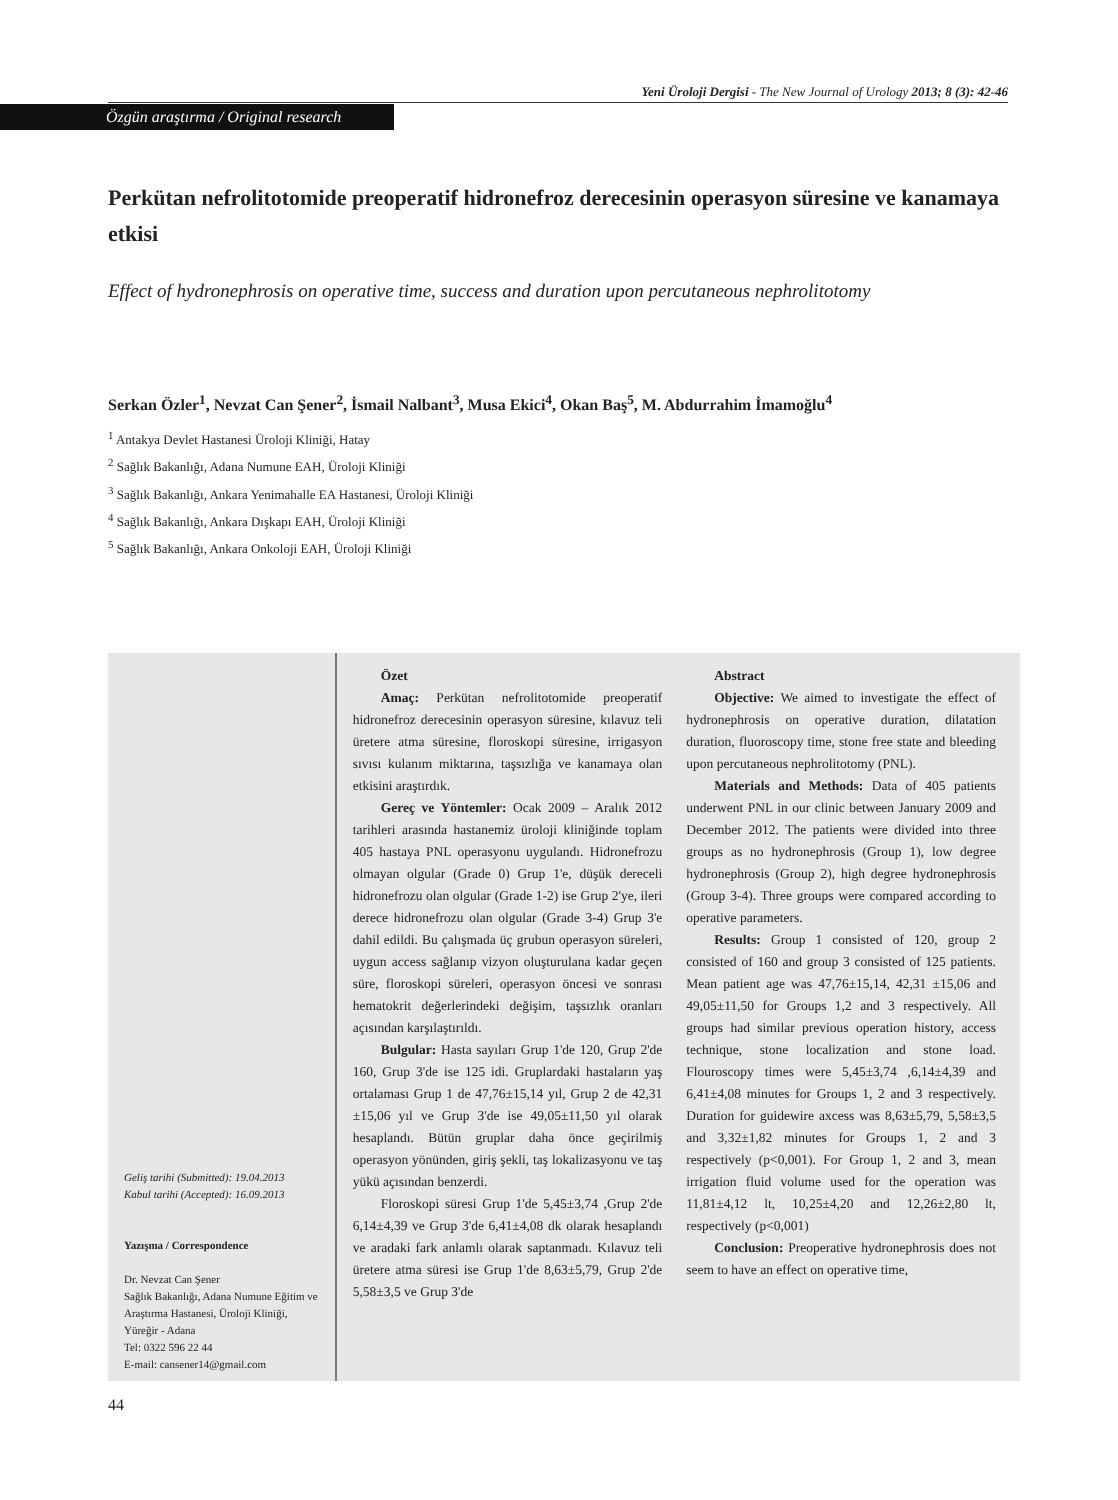Yeni Üroloji Dergisi - The New Journal of Urology 2013; 8 (3): 42-46
Özgün araştırma / Original research
Perkütan nefrolitotomide preoperatif hidronefroz derecesinin operasyon süresine ve kanamaya etkisi
Effect of hydronephrosis on operative time, success and duration upon percutaneous nephrolitotomy
Serkan Özler<sup>1</sup>, Nevzat Can Şener<sup>2</sup>, İsmail Nalbant<sup>3</sup>, Musa Ekici<sup>4</sup>, Okan Baş<sup>5</sup>, M. Abdurrahim İmamoğlu<sup>4</sup>
<sup>1</sup> Antakya Devlet Hastanesi Üroloji Kliniği, Hatay
<sup>2</sup> Sağlık Bakanlığı, Adana Numune EAH, Üroloji Kliniği
<sup>3</sup> Sağlık Bakanlığı, Ankara Yenimahalle EA Hastanesi, Üroloji Kliniği
<sup>4</sup> Sağlık Bakanlığı, Ankara Dışkapı EAH, Üroloji Kliniği
<sup>5</sup> Sağlık Bakanlığı, Ankara Onkoloji EAH, Üroloji Kliniği
Geliş tarihi (Submitted): 19.04.2013
Kabul tarihi (Accepted): 16.09.2013
Yazışma / Correspondence
Dr. Nevzat Can Şener
Sağlık Bakanlığı, Adana Numune Eğitim ve Araştırma Hastanesi, Üroloji Kliniği, Yüreğir - Adana
Tel: 0322 596 22 44
E-mail: cansener14@gmail.com
Özet
Amaç: Perkütan nefrolitotomide preoperatif hidronefroz derecesinin operasyon süresine, kılavuz teli üretere atma süresine, floroskopi süresine, irrigasyon sıvısı kulanım miktarına, taşsızlığa ve kanamaya olan etkisini araştırdık.
Gereç ve Yöntemler: Ocak 2009 – Aralık 2012 tarihleri arasında hastanemiz üroloji kliniğinde toplam 405 hastaya PNL operasyonu uygulandı. Hidronefrozu olmayan olgular (Grade 0) Grup 1'e, düşük dereceli hidronefrozu olan olgular (Grade 1-2) ise Grup 2'ye, ileri derece hidronefrozu olan olgular (Grade 3-4) Grup 3'e dahil edildi. Bu çalışmada üç grubun operasyon süreleri, uygun access sağlanıp vizyon oluşturulana kadar geçen süre, floroskopi süreleri, operasyon öncesi ve sonrası hematokrit değerlerindeki değişim, taşsızlık oranları açısından karşılaştırıldı.
Bulgular: Hasta sayıları Grup 1'de 120, Grup 2'de 160, Grup 3'de ise 125 idi. Gruplardaki hastaların yaş ortalaması Grup 1 de 47,76±15,14 yıl, Grup 2 de 42,31 ±15,06 yıl ve Grup 3'de ise 49,05±11,50 yıl olarak hesaplandı. Bütün gruplar daha önce geçirilmiş operasyon yönünden, giriş şekli, taş lokalizasyonu ve taş yükü açısından benzerdi.
Floroskopi süresi Grup 1'de 5,45±3,74 ,Grup 2'de 6,14±4,39 ve Grup 3'de 6,41±4,08 dk olarak hesaplandı ve aradaki fark anlamlı olarak saptanmadı. Kılavuz teli üretere atma süresi ise Grup 1'de 8,63±5,79, Grup 2'de 5,58±3,5 ve Grup 3'de
Abstract
Objective: We aimed to investigate the effect of hydronephrosis on operative duration, dilatation duration, fluoroscopy time, stone free state and bleeding upon percutaneous nephrolitotomy (PNL).
Materials and Methods: Data of 405 patients underwent PNL in our clinic between January 2009 and December 2012. The patients were divided into three groups as no hydronephrosis (Group 1), low degree hydronephrosis (Group 2), high degree hydronephrosis (Group 3-4). Three groups were compared according to operative parameters.
Results: Group 1 consisted of 120, group 2 consisted of 160 and group 3 consisted of 125 patients. Mean patient age was 47,76±15,14, 42,31 ±15,06 and 49,05±11,50 for Groups 1,2 and 3 respectively. All groups had similar previous operation history, access technique, stone localization and stone load. Flouroscopy times were 5,45±3,74 ,6,14±4,39 and 6,41±4,08 minutes for Groups 1, 2 and 3 respectively. Duration for guidewire axcess was 8,63±5,79, 5,58±3,5 and 3,32±1,82 minutes for Groups 1, 2 and 3 respectively (p<0,001). For Group 1, 2 and 3, mean irrigation fluid volume used for the operation was 11,81±4,12 lt, 10,25±4,20 and 12,26±2,80 lt, respectively (p<0,001)
Conclusion: Preoperative hydronephrosis does not seem to have an effect on operative time,
44